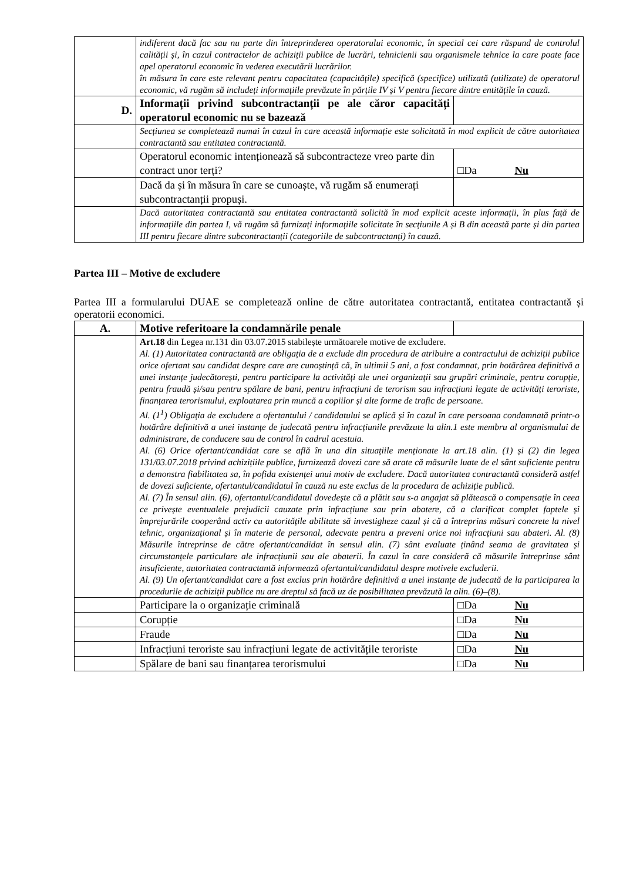| | indiferent dacă fac sau nu parte din întreprinderea operatorului economic, în special cei care răspund de controlul calității și, în cazul contractelor de achiziții publice de lucrări, tehnicienii sau organismele tehnice la care poate face apel operatorul economic în vederea executării lucrărilor. în măsura în care este relevant pentru capacitatea (capacitățile) specifică (specifice) utilizată (utilizate) de operatorul economic, vă rugăm să includeți informațiile prevăzute în părțile IV și V pentru fiecare dintre entitățile în cauză. | |
| D. | Informații privind subcontractanții pe ale căror capacități operatorul economic nu se bazează | |
| | Secțiunea se completează numai în cazul în care această informație este solicitată în mod explicit de către autoritatea contractantă sau entitatea contractantă. | |
| | Operatorul economic intenționează să subcontracteze vreo parte din contract unor terți? | □Da Nu |
| | Dacă da și în măsura în care se cunoaște, vă rugăm să enumerați subcontractanții propuși. | |
| | Dacă autoritatea contractantă sau entitatea contractantă solicită în mod explicit aceste informații, în plus față de informațiile din partea I, vă rugăm să furnizați informațiile solicitate în secțiunile A și B din această parte și din partea III pentru fiecare dintre subcontractanții (categoriile de subcontractanți) în cauză. | |
Partea III – Motive de excludere
Partea III a formularului DUAE se completează online de către autoritatea contractantă, entitatea contractantă și operatorii economici.
| A. | Motive referitoare la condamnările penale | |
| | Art.18 din Legea nr.131 din 03.07.2015 stabilește următoarele motive de excludere. Al. (1) Autoritatea contractantă are obligația de a exclude din procedura de atribuire a contractului de achiziții publice orice ofertant sau candidat despre care are cunoștință că, în ultimii 5 ani, a fost condamnat, prin hotărârea definitivă a unei instanțe judecătorești, pentru participare la activități ale unei organizații sau grupări criminale, pentru corupție, pentru fraudă și/sau pentru spălare de bani, pentru infracțiuni de terorism sau infracțiuni legate de activități teroriste, finanțarea terorismului, exploatarea prin muncă a copiilor și alte forme de trafic de persoane. Al. (1<sup>1</sup>) Obligația de excludere a ofertantului / candidatului se aplică și în cazul în care persoana condamnată printr-o hotărâre definitivă a unei instanțe de judecată pentru infracțiunile prevăzute la alin.1 este membru al organismului de administrare, de conducere sau de control în cadrul acestuia. Al. (6) Orice ofertant/candidat care se află în una din situațiile menționate la art.18 alin. (1) și (2) din legea 131/03.07.2018 privind achizițiile publice, furnizează dovezi care să arate că măsurile luate de el sânt suficiente pentru a demonstra fiabilitatea sa, în pofida existenței unui motiv de excludere. Dacă autoritatea contractantă consideră astfel de dovezi suficiente, ofertantul/candidatul în cauză nu este exclus de la procedura de achiziție publică. Al. (7) În sensul alin. (6), ofertantul/candidatul dovedește că a plătit sau s-a angajat să plătească o compensație în ceea ce privește eventualele prejudicii cauzate prin infracțiune sau prin abatere, că a clarificat complet faptele și împrejurările cooperând activ cu autoritățile abilitate să investigheze cazul și că a întreprins măsuri concrete la nivel tehnic, organizațional și în materie de personal, adecvate pentru a preveni orice noi infracțiuni sau abateri. Al. (8) Măsurile întreprinse de către ofertant/candidat în sensul alin. (7) sânt evaluate ținând seama de gravitatea și circumstanțele particulare ale infracțiunii sau ale abaterii. În cazul în care consideră că măsurile întreprinse sânt insuficiente, autoritatea contractantă informează ofertantul/candidatul despre motivele excluderii. Al. (9) Un ofertant/candidat care a fost exclus prin hotărâre definitivă a unei instanțe de judecată de la participarea la procedurile de achiziții publice nu are dreptul să facă uz de posibilitatea prevăzută la alin. (6)–(8). | |
| | Participare la o organizație criminală | □Da Nu |
| | Corupție | □Da Nu |
| | Fraude | □Da Nu |
| | Infracțiuni teroriste sau infracțiuni legate de activitățile teroriste | □Da Nu |
| | Spălare de bani sau finanțarea terorismului | □Da Nu |